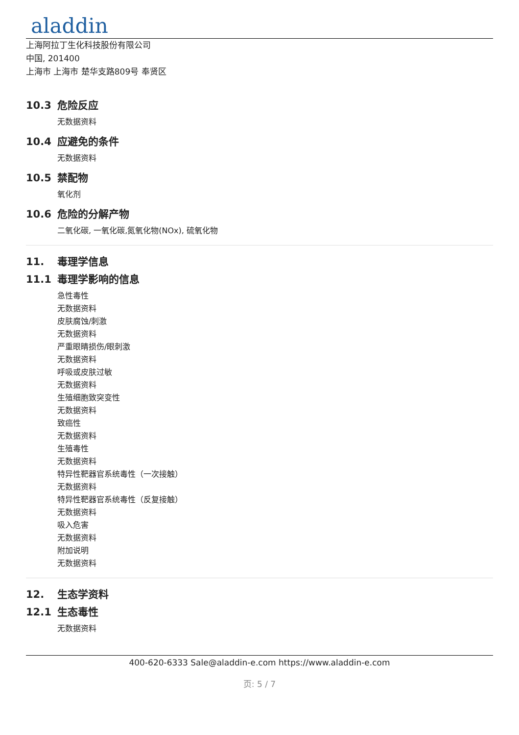aladdin
上海阿拉丁生化科技股份有限公司
中国, 201400
上海市 上海市 楚华支路809号 奉贤区
10.3 危险反应
无数据资料
10.4 应避免的条件
无数据资料
10.5 禁配物
氧化剂
10.6 危险的分解产物
二氧化碳, 一氧化碳,氮氧化物(NOx), 硫氧化物
11. 毒理学信息
11.1 毒理学影响的信息
急性毒性
无数据资料
皮肤腐蚀/刺激
无数据资料
严重眼睛损伤/眼刺激
无数据资料
呼吸或皮肤过敏
无数据资料
生殖细胞致突变性
无数据资料
致癌性
无数据资料
生殖毒性
无数据资料
特异性靶器官系统毒性（一次接触）
无数据资料
特异性靶器官系统毒性（反复接触）
无数据资料
吸入危害
无数据资料
附加说明
无数据资料
12. 生态学资料
12.1 生态毒性
无数据资料
400-620-6333 Sale@aladdin-e.com https://www.aladdin-e.com
页: 5 / 7